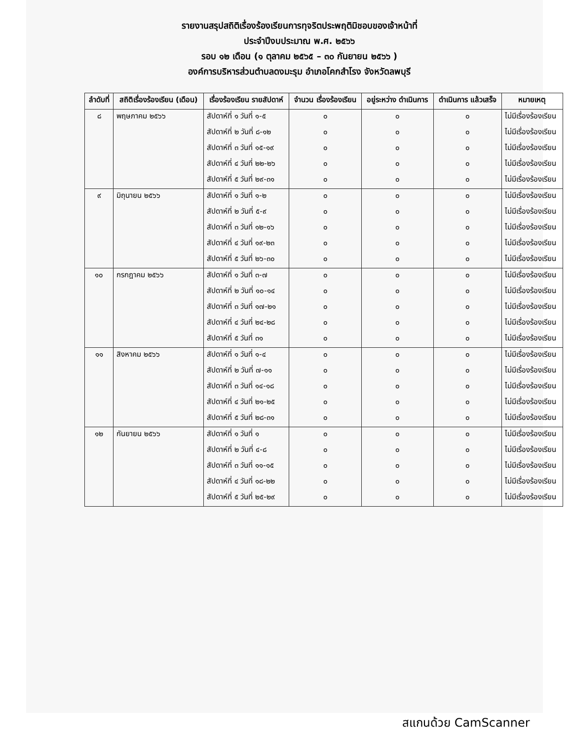รายงานสรุปสถิติเรื่องร้องเรียนการทุจริตประพฤติมิชอบของเจ้าหน้าที่
ประจำปีงบประมาณ พ.ศ. ๒๕๖๖
รอบ ๑๒ เดือน (๑ ตุลาคม ๒๕๖๕ – ๓๐ กันยายน ๒๕๖๖ )
องค์การบริหารส่วนตำบลดงมะรุม อำเภอโคกสำโรง จังหวัดลพบุรี
| ลำดับที่ | สถิติเรื่องร้องเรียน (เดือน) | เรื่องร้องเรียน รายสัปดาห์ | จำนวน เรื่องร้องเรียน | อยู่ระหว่าง ดำเนินการ | ดำเนินการ แล้วเสร็จ | หมายเหตุ |
| --- | --- | --- | --- | --- | --- | --- |
| ๘ | พฤษภาคม ๒๕๖๖ | สัปดาห์ที่ ๑ วันที่ ๑-๕ | ๐ | ๐ | ๐ | ไม่มีเรื่องร้องเรียน |
| | | สัปดาห์ที่ ๒ วันที่ ๘-๑๒ | ๐ | ๐ | ๐ | ไม่มีเรื่องร้องเรียน |
| | | สัปดาห์ที่ ๓ วันที่ ๑๕-๑๙ | ๐ | ๐ | ๐ | ไม่มีเรื่องร้องเรียน |
| | | สัปดาห์ที่ ๔ วันที่ ๒๒-๒๖ | ๐ | ๐ | ๐ | ไม่มีเรื่องร้องเรียน |
| | | สัปดาห์ที่ ๕ วันที่ ๒๙-๓๑ | ๐ | ๐ | ๐ | ไม่มีเรื่องร้องเรียน |
| ๙ | มิถุนายน ๒๕๖๖ | สัปดาห์ที่ ๑ วันที่ ๑-๒ | ๐ | ๐ | ๐ | ไม่มีเรื่องร้องเรียน |
| | | สัปดาห์ที่ ๒ วันที่ ๕-๙ | ๐ | ๐ | ๐ | ไม่มีเรื่องร้องเรียน |
| | | สัปดาห์ที่ ๓ วันที่ ๑๒-๑๖ | ๐ | ๐ | ๐ | ไม่มีเรื่องร้องเรียน |
| | | สัปดาห์ที่ ๔ วันที่ ๑๙-๒๓ | ๐ | ๐ | ๐ | ไม่มีเรื่องร้องเรียน |
| | | สัปดาห์ที่ ๕ วันที่ ๒๖-๓๐ | ๐ | ๐ | ๐ | ไม่มีเรื่องร้องเรียน |
| ๑๐ | กรกฎาคม ๒๕๖๖ | สัปดาห์ที่ ๑ วันที่ ๓-๗ | ๐ | ๐ | ๐ | ไม่มีเรื่องร้องเรียน |
| | | สัปดาห์ที่ ๒ วันที่ ๑๐-๑๔ | ๐ | ๐ | ๐ | ไม่มีเรื่องร้องเรียน |
| | | สัปดาห์ที่ ๓ วันที่ ๑๗-๒๑ | ๐ | ๐ | ๐ | ไม่มีเรื่องร้องเรียน |
| | | สัปดาห์ที่ ๔ วันที่ ๒๔-๒๘ | ๐ | ๐ | ๐ | ไม่มีเรื่องร้องเรียน |
| | | สัปดาห์ที่ ๕ วันที่ ๓๑ | ๐ | ๐ | ๐ | ไม่มีเรื่องร้องเรียน |
| ๑๑ | สิงหาคม ๒๕๖๖ | สัปดาห์ที่ ๑ วันที่ ๑-๔ | ๐ | ๐ | ๐ | ไม่มีเรื่องร้องเรียน |
| | | สัปดาห์ที่ ๒ วันที่ ๗-๑๑ | ๐ | ๐ | ๐ | ไม่มีเรื่องร้องเรียน |
| | | สัปดาห์ที่ ๓ วันที่ ๑๔-๑๘ | ๐ | ๐ | ๐ | ไม่มีเรื่องร้องเรียน |
| | | สัปดาห์ที่ ๔ วันที่ ๒๑-๒๕ | ๐ | ๐ | ๐ | ไม่มีเรื่องร้องเรียน |
| | | สัปดาห์ที่ ๕ วันที่ ๒๘-๓๑ | ๐ | ๐ | ๐ | ไม่มีเรื่องร้องเรียน |
| ๑๒ | กันยายน ๒๕๖๖ | สัปดาห์ที่ ๑ วันที่ ๑ | ๐ | ๐ | ๐ | ไม่มีเรื่องร้องเรียน |
| | | สัปดาห์ที่ ๒ วันที่ ๔-๘ | ๐ | ๐ | ๐ | ไม่มีเรื่องร้องเรียน |
| | | สัปดาห์ที่ ๓ วันที่ ๑๑-๑๕ | ๐ | ๐ | ๐ | ไม่มีเรื่องร้องเรียน |
| | | สัปดาห์ที่ ๔ วันที่ ๑๘-๒๒ | ๐ | ๐ | ๐ | ไม่มีเรื่องร้องเรียน |
| | | สัปดาห์ที่ ๕ วันที่ ๒๕-๒๙ | ๐ | ๐ | ๐ | ไม่มีเรื่องร้องเรียน |
สแกนด้วย CamScanner